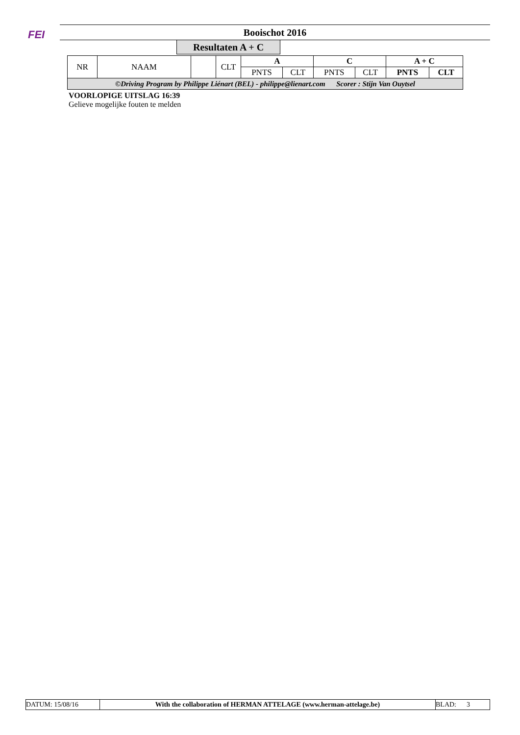FEI
Booischot 2016
Resultaten A + C
| NR | NAAM | | CLT | A | | C | | A + C | |
| --- | --- | --- | --- | --- | --- | --- | --- | --- | --- |
| | | | | PNTS | CLT | PNTS | CLT | PNTS | CLT |
| ©Driving Program by Philippe Liénart (BEL) - philippe@lienart.com Scorer : Stijn Van Ouytsel | | | | | | | | | |
VOORLOPIGE UITSLAG 16:39
Gelieve mogelijke fouten te melden
| DATUM: 15/08/16 | With the collaboration of HERMAN ATTELAGE (www.herman-attelage.be) | BLAD: 3 |